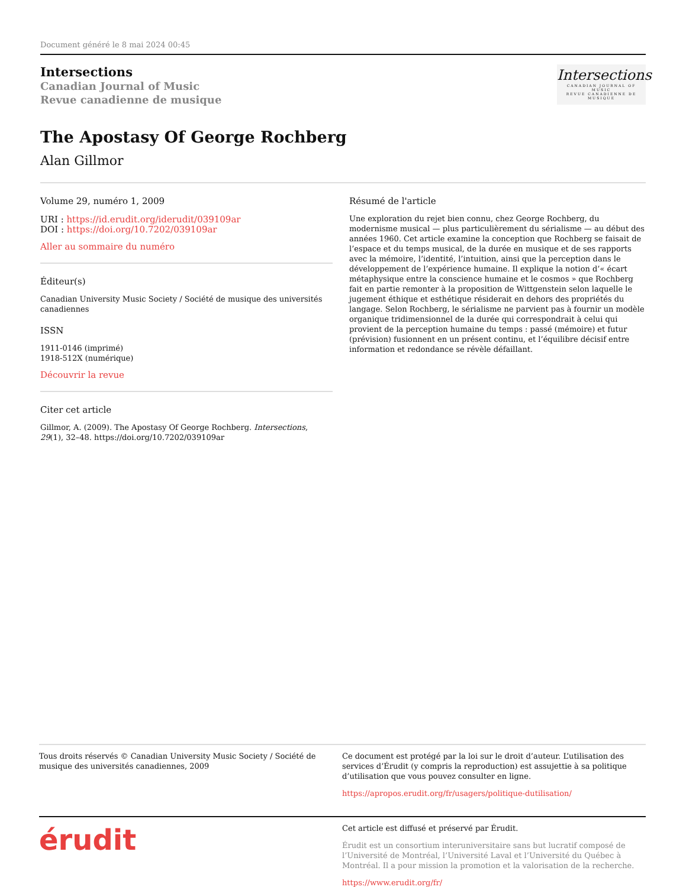Document généré le 8 mai 2024 00:45
Intersections
Canadian Journal of Music
Revue canadienne de musique
Intersections
CANADIAN JOURNAL OF MUSIC
REVUE CANADIENNE DE MUSIQUE
The Apostasy Of George Rochberg
Alan Gillmor
Volume 29, numéro 1, 2009
URI : https://id.erudit.org/iderudit/039109ar
DOI : https://doi.org/10.7202/039109ar
Aller au sommaire du numéro
Éditeur(s)
Canadian University Music Society / Société de musique des universités canadiennes
ISSN
1911-0146 (imprimé)
1918-512X (numérique)
Découvrir la revue
Citer cet article
Gillmor, A. (2009). The Apostasy Of George Rochberg. Intersections, 29(1), 32–48. https://doi.org/10.7202/039109ar
Résumé de l'article
Une exploration du rejet bien connu, chez George Rochberg, du modernisme musical — plus particulièrement du sérialisme — au début des années 1960. Cet article examine la conception que Rochberg se faisait de l’espace et du temps musical, de la durée en musique et de ses rapports avec la mémoire, l’identité, l’intuition, ainsi que la perception dans le développement de l’expérience humaine. Il explique la notion d’« écart métaphysique entre la conscience humaine et le cosmos » que Rochberg fait en partie remonter à la proposition de Wittgenstein selon laquelle le jugement éthique et esthétique résiderait en dehors des propriétés du langage. Selon Rochberg, le sérialisme ne parvient pas à fournir un modèle organique tridimensionnel de la durée qui correspondrait à celui qui provient de la perception humaine du temps : passé (mémoire) et futur (prévision) fusionnent en un présent continu, et l’équilibre décisif entre information et redondance se révèle défaillant.
Tous droits réservés © Canadian University Music Society / Société de musique des universités canadiennes, 2009
Ce document est protégé par la loi sur le droit d’auteur. L’utilisation des services d’Érudit (y compris la reproduction) est assujettie à sa politique d’utilisation que vous pouvez consulter en ligne.
https://apropos.erudit.org/fr/usagers/politique-dutilisation/
érudit
Cet article est diffusé et préservé par Érudit.
Érudit est un consortium interuniversitaire sans but lucratif composé de l’Université de Montréal, l’Université Laval et l’Université du Québec à Montréal. Il a pour mission la promotion et la valorisation de la recherche.
https://www.erudit.org/fr/